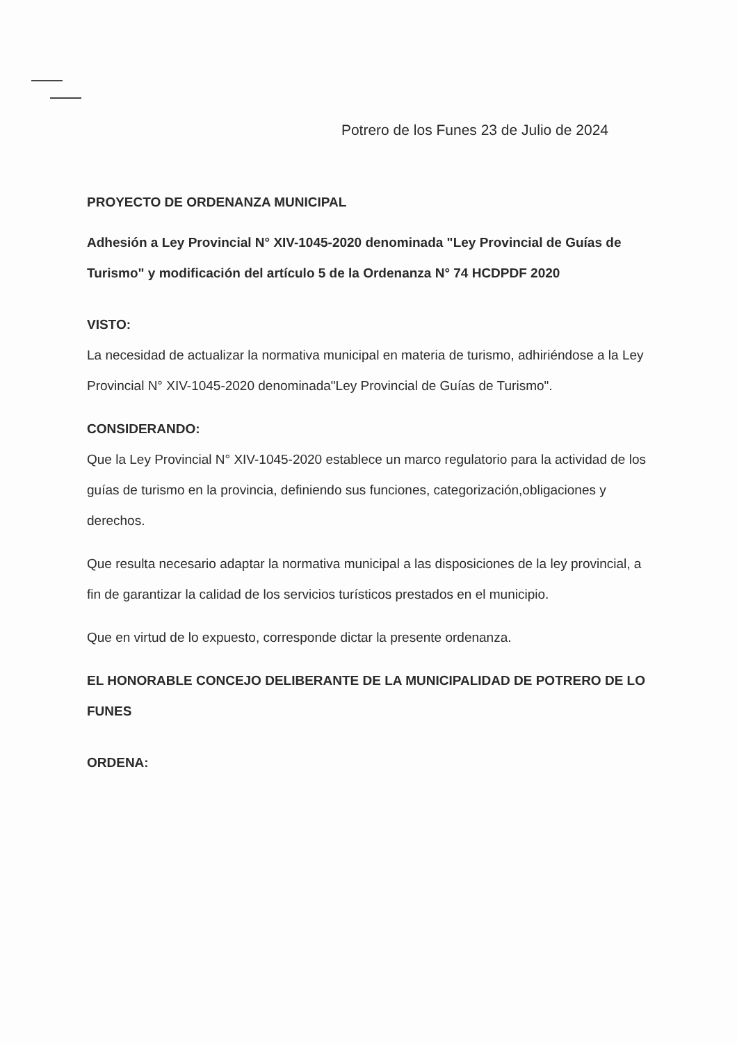Potrero de los Funes 23 de Julio de 2024
PROYECTO DE ORDENANZA MUNICIPAL
Adhesión a Ley Provincial N° XIV-1045-2020 denominada "Ley Provincial de Guías de Turismo" y modificación del artículo 5 de la Ordenanza N° 74 HCDPDF 2020
VISTO:
La necesidad de actualizar la normativa municipal en materia de turismo, adhiriéndose a la Ley Provincial N° XIV-1045-2020 denominada"Ley Provincial de Guías de Turismo".
CONSIDERANDO:
Que la Ley Provincial N° XIV-1045-2020 establece un marco regulatorio para la actividad de los guías de turismo en la provincia, definiendo sus funciones, categorización,obligaciones y derechos.
Que resulta necesario adaptar la normativa municipal a las disposiciones de la ley provincial, a fin de garantizar la calidad de los servicios turísticos prestados en el municipio.
Que en virtud de lo expuesto, corresponde dictar la presente ordenanza.
EL HONORABLE CONCEJO DELIBERANTE DE LA MUNICIPALIDAD DE POTRERO DE LO FUNES
ORDENA: